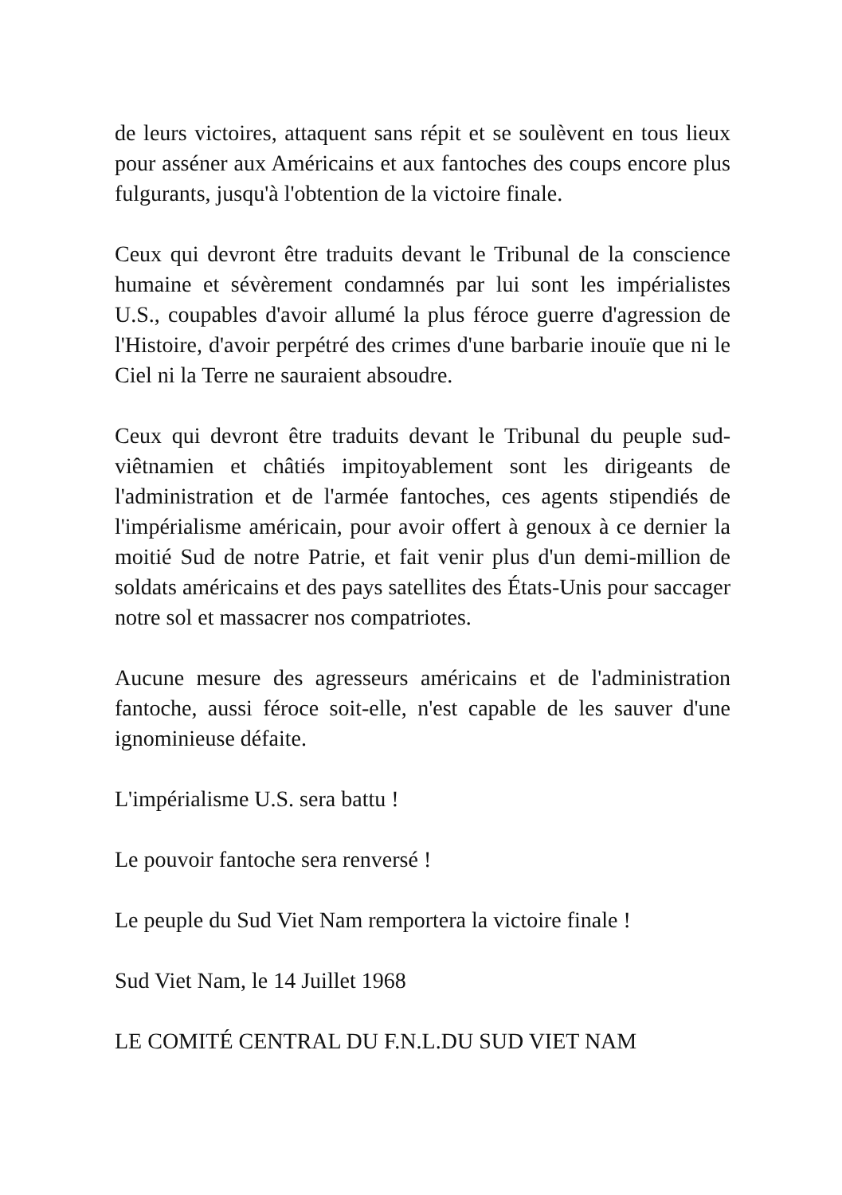de leurs victoires, attaquent sans répit et se soulèvent en tous lieux pour asséner aux Américains et aux fantoches des coups encore plus fulgurants, jusqu'à l'obtention de la victoire finale.
Ceux qui devront être traduits devant le Tribunal de la conscience humaine et sévèrement condamnés par lui sont les impérialistes U.S., coupables d'avoir allumé la plus féroce guerre d'agression de l'Histoire, d'avoir perpétré des crimes d'une barbarie inouïe que ni le Ciel ni la Terre ne sauraient absoudre.
Ceux qui devront être traduits devant le Tribunal du peuple sud-viêtnamien et châtiés impitoyablement sont les dirigeants de l'administration et de l'armée fantoches, ces agents stipendiés de l'impérialisme américain, pour avoir offert à genoux à ce dernier la moitié Sud de notre Patrie, et fait venir plus d'un demi-million de soldats américains et des pays satellites des États-Unis pour saccager notre sol et massacrer nos compatriotes.
Aucune mesure des agresseurs américains et de l'administration fantoche, aussi féroce soit-elle, n'est capable de les sauver d'une ignominieuse défaite.
L'impérialisme U.S. sera battu !
Le pouvoir fantoche sera renversé !
Le peuple du Sud Viet Nam remportera la victoire finale !
Sud Viet Nam, le 14 Juillet 1968
LE COMITÉ CENTRAL DU F.N.L.DU SUD VIET NAM